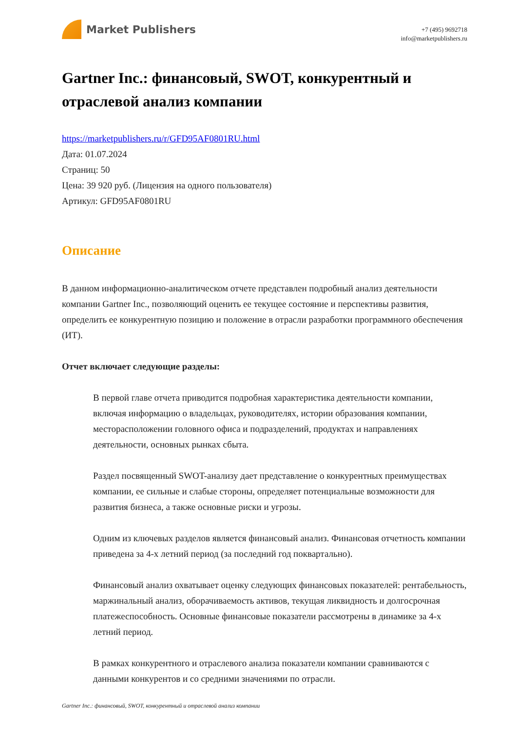Market Publishers
+7 (495) 9692718
info@marketpublishers.ru
Gartner Inc.: финансовый, SWOT, конкурентный и отраслевой анализ компании
https://marketpublishers.ru/r/GFD95AF0801RU.html
Дата: 01.07.2024
Страниц: 50
Цена: 39 920 руб. (Лицензия на одного пользователя)
Артикул: GFD95AF0801RU
Описание
В данном информационно-аналитическом отчете представлен подробный анализ деятельности компании Gartner Inc., позволяющий оценить ее текущее состояние и перспективы развития, определить ее конкурентную позицию и положение в отрасли разработки программного обеспечения (ИТ).
Отчет включает следующие разделы:
В первой главе отчета приводится подробная характеристика деятельности компании, включая информацию о владельцах, руководителях, истории образования компании, месторасположении головного офиса и подразделений, продуктах и направлениях деятельности, основных рынках сбыта.
Раздел посвященный SWOT-анализу дает представление о конкурентных преимуществах компании, ее сильные и слабые стороны, определяет потенциальные возможности для развития бизнеса, а также основные риски и угрозы.
Одним из ключевых разделов является финансовый анализ. Финансовая отчетность компании приведена за 4-х летний период (за последний год поквартально).
Финансовый анализ охватывает оценку следующих финансовых показателей: рентабельность, маржинальный анализ, оборачиваемость активов, текущая ликвидность и долгосрочная платежеспособность. Основные финансовые показатели рассмотрены в динамике за 4-х летний период.
В рамках конкурентного и отраслевого анализа показатели компании сравниваются с данными конкурентов и со средними значениями по отрасли.
Gartner Inc.: финансовый, SWOT, конкурентный и отраслевой анализ компании